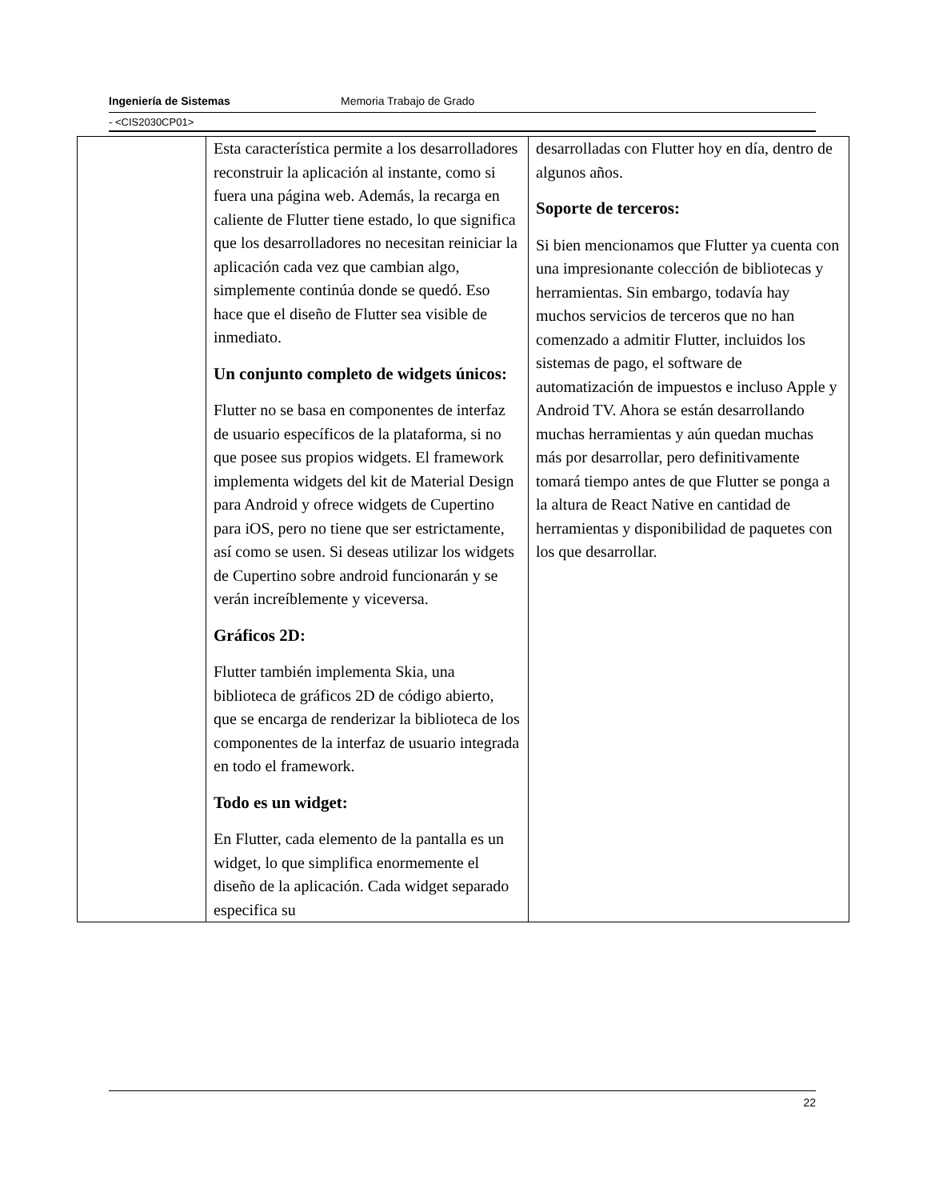Ingeniería de Sistemas Memoria Trabajo de Grado
- <CIS2030CP01>
| | Esta característica permite a los desarrolladores reconstruir la aplicación al instante, como si fuera una página web. Además, la recarga en caliente de Flutter tiene estado, lo que significa que los desarrolladores no necesitan reiniciar la aplicación cada vez que cambian algo, simplemente continúa donde se quedó. Eso hace que el diseño de Flutter sea visible de inmediato. Un conjunto completo de widgets únicos: Flutter no se basa en componentes de interfaz de usuario específicos de la plataforma, si no que posee sus propios widgets. El framework implementa widgets del kit de Material Design para Android y ofrece widgets de Cupertino para iOS, pero no tiene que ser estrictamente, así como se usen. Si deseas utilizar los widgets de Cupertino sobre android funcionarán y se verán increíblemente y viceversa. Gráficos 2D: Flutter también implementa Skia, una biblioteca de gráficos 2D de código abierto, que se encarga de renderizar la biblioteca de los componentes de la interfaz de usuario integrada en todo el framework. Todo es un widget: En Flutter, cada elemento de la pantalla es un widget, lo que simplifica enormemente el diseño de la aplicación. Cada widget separado especifica su | desarrolladas con Flutter hoy en día, dentro de algunos años. Soporte de terceros: Si bien mencionamos que Flutter ya cuenta con una impresionante colección de bibliotecas y herramientas. Sin embargo, todavía hay muchos servicios de terceros que no han comenzado a admitir Flutter, incluidos los sistemas de pago, el software de automatización de impuestos e incluso Apple y Android TV. Ahora se están desarrollando muchas herramientas y aún quedan muchas más por desarrollar, pero definitivamente tomará tiempo antes de que Flutter se ponga a la altura de React Native en cantidad de herramientas y disponibilidad de paquetes con los que desarrollar. |
22